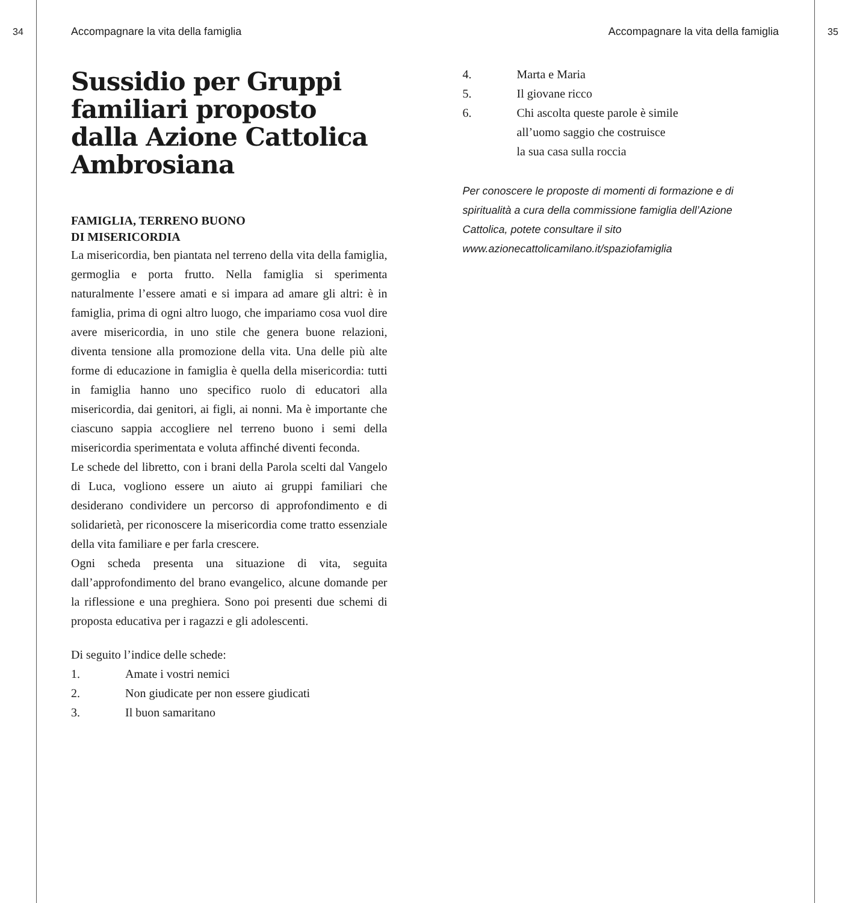34 Accompagnare la vita della famiglia
Sussidio per Gruppi familiari proposto dalla Azione Cattolica Ambrosiana
FAMIGLIA, TERRENO BUONO
DI MISERICORDIA
La misericordia, ben piantata nel terreno della vita della famiglia, germoglia e porta frutto. Nella famiglia si sperimenta naturalmente l’essere amati e si impara ad amare gli altri: è in famiglia, prima di ogni altro luogo, che impariamo cosa vuol dire avere misericordia, in uno stile che genera buone relazioni, diventa tensione alla promozione della vita. Una delle più alte forme di educazione in famiglia è quella della misericordia: tutti in famiglia hanno uno specifico ruolo di educatori alla misericordia, dai genitori, ai figli, ai nonni. Ma è importante che ciascuno sappia accogliere nel terreno buono i semi della misericordia sperimentata e voluta affinché diventi feconda.
Le schede del libretto, con i brani della Parola scelti dal Vangelo di Luca, vogliono essere un aiuto ai gruppi familiari che desiderano condividere un percorso di approfondimento e di solidarietà, per riconoscere la misericordia come tratto essenziale della vita familiare e per farla crescere.
Ogni scheda presenta una situazione di vita, seguita dall’approfondimento del brano evangelico, alcune domande per la riflessione e una preghiera. Sono poi presenti due schemi di proposta educativa per i ragazzi e gli adolescenti.
Di seguito l’indice delle schede:
1. Amate i vostri nemici
2. Non giudicate per non essere giudicati
3. Il buon samaritano
Accompagnare la vita della famiglia
4. Marta e Maria
5. Il giovane ricco
6. Chi ascolta queste parole è simile
all’uomo saggio che costruisce
la sua casa sulla roccia
Per conoscere le proposte di momenti di formazione e di spiritualità a cura della commissione famiglia dell’Azione Cattolica, potete consultare il sito www.azionecattolicamilano.it/spaziofamiglia
35